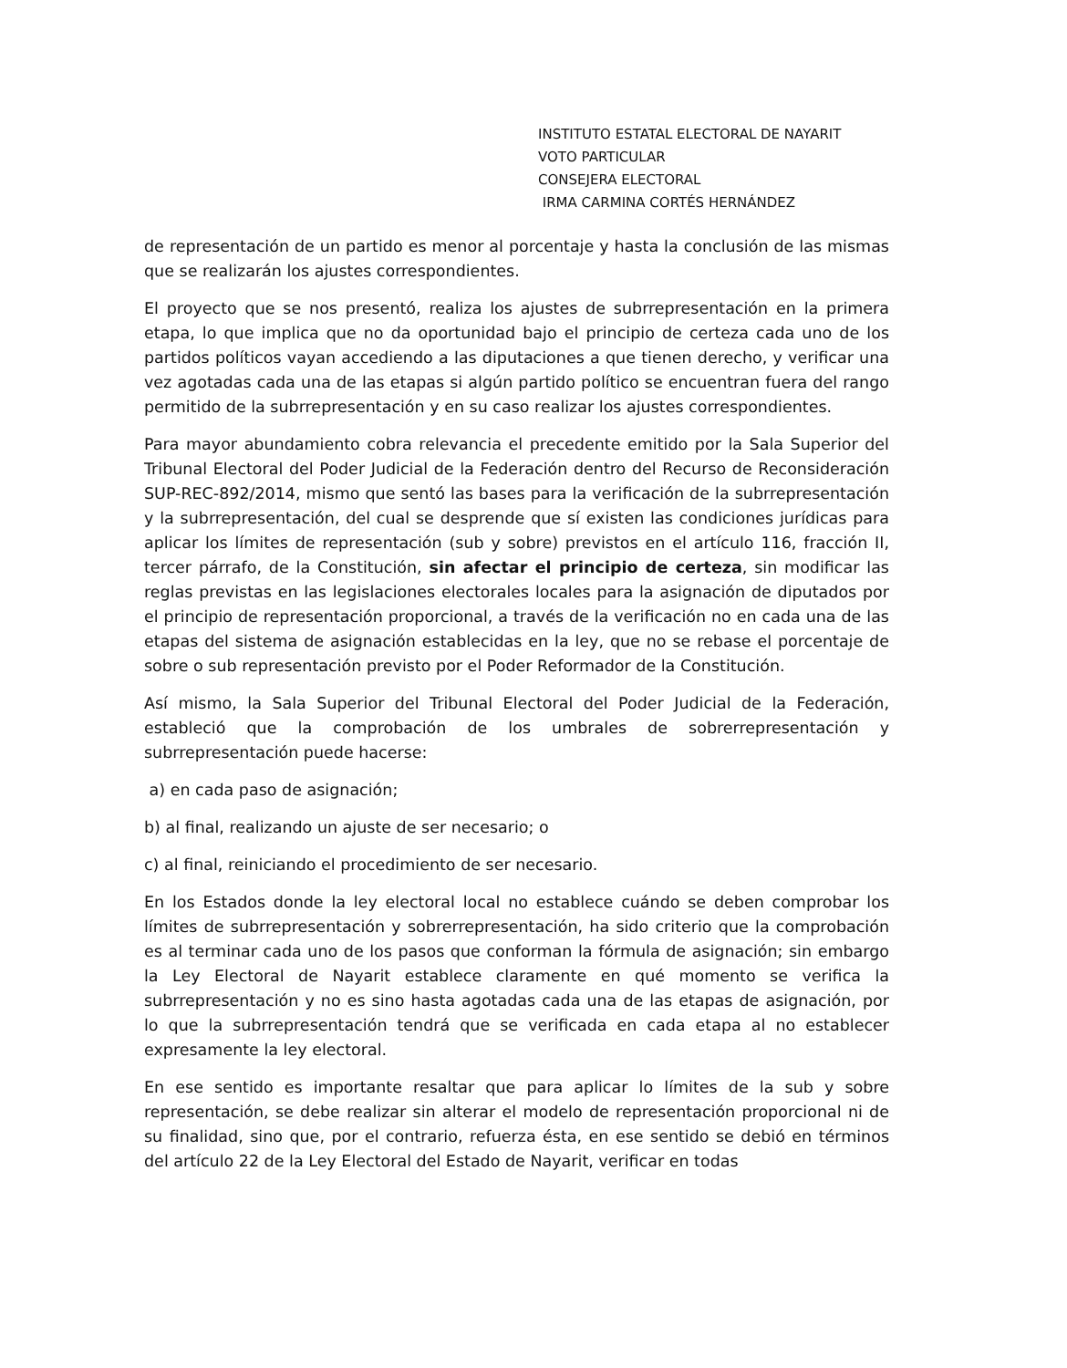INSTITUTO ESTATAL ELECTORAL DE NAYARIT
VOTO PARTICULAR
CONSEJERA ELECTORAL
IRMA CARMINA CORTÉS HERNÁNDEZ
de representación de un partido es menor al porcentaje y hasta la conclusión de las mismas que se realizarán los ajustes correspondientes.
El proyecto que se nos presentó, realiza los ajustes de subrrepresentación en la primera etapa, lo que implica que no da oportunidad bajo el principio de certeza cada uno de los partidos políticos vayan accediendo a las diputaciones a que tienen derecho, y verificar una vez agotadas cada una de las etapas si algún partido político se encuentran fuera del rango permitido de la subrrepresentación y en su caso realizar los ajustes correspondientes.
Para mayor abundamiento cobra relevancia el precedente emitido por la Sala Superior del Tribunal Electoral del Poder Judicial de la Federación dentro del Recurso de Reconsideración SUP-REC-892/2014, mismo que sentó las bases para la verificación de la subrrepresentación y la subrrepresentación, del cual se desprende que sí existen las condiciones jurídicas para aplicar los límites de representación (sub y sobre) previstos en el artículo 116, fracción II, tercer párrafo, de la Constitución, sin afectar el principio de certeza, sin modificar las reglas previstas en las legislaciones electorales locales para la asignación de diputados por el principio de representación proporcional, a través de la verificación no en cada una de las etapas del sistema de asignación establecidas en la ley, que no se rebase el porcentaje de sobre o sub representación previsto por el Poder Reformador de la Constitución.
Así mismo, la Sala Superior del Tribunal Electoral del Poder Judicial de la Federación, estableció que la comprobación de los umbrales de sobrerrepresentación y subrrepresentación puede hacerse:
a) en cada paso de asignación;
b) al final, realizando un ajuste de ser necesario; o
c) al final, reiniciando el procedimiento de ser necesario.
En los Estados donde la ley electoral local no establece cuándo se deben comprobar los límites de subrrepresentación y sobrerrepresentación, ha sido criterio que la comprobación es al terminar cada uno de los pasos que conforman la fórmula de asignación; sin embargo la Ley Electoral de Nayarit establece claramente en qué momento se verifica la subrrepresentación y no es sino hasta agotadas cada una de las etapas de asignación, por lo que la subrrepresentación tendrá que se verificada en cada etapa al no establecer expresamente la ley electoral.
En ese sentido es importante resaltar que para aplicar lo límites de la sub y sobre representación, se debe realizar sin alterar el modelo de representación proporcional ni de su finalidad, sino que, por el contrario, refuerza ésta, en ese sentido se debió en términos del artículo 22 de la Ley Electoral del Estado de Nayarit, verificar en todas